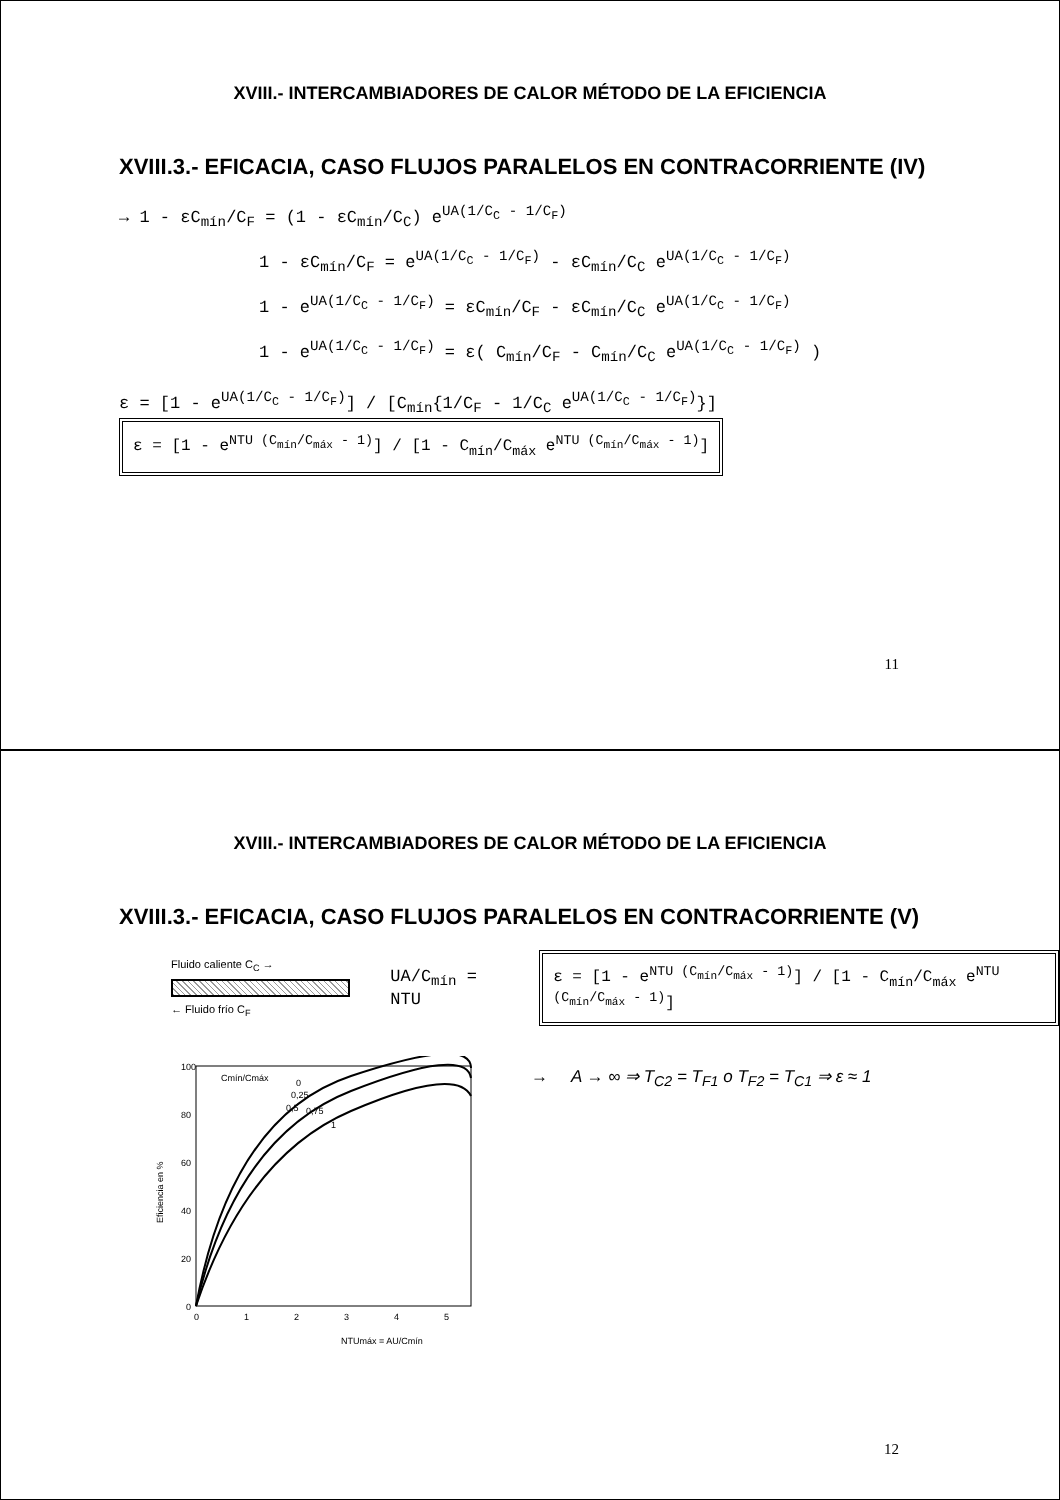XVIII.- INTERCAMBIADORES DE CALOR MÉTODO DE LA EFICIENCIA
XVIII.3.- EFICACIA, CASO FLUJOS PARALELOS EN CONTRACORRIENTE (IV)
→ 1 - εC<sub>mín</sub>/C<sub>F</sub> = (1 - εC<sub>mín</sub>/C<sub>C</sub>) e<sup>UA(1/C<sub>C</sub> - 1/C<sub>F</sub>)</sup>
1 - εC<sub>mín</sub>/C<sub>F</sub> = e<sup>UA(1/C<sub>C</sub> - 1/C<sub>F</sub>)</sup> - εC<sub>mín</sub>/C<sub>C</sub> e<sup>UA(1/C<sub>C</sub> - 1/C<sub>F</sub>)</sup>
1 - e<sup>UA(1/C<sub>C</sub> - 1/C<sub>F</sub>)</sup> = εC<sub>mín</sub>/C<sub>F</sub> - εC<sub>mín</sub>/C<sub>C</sub> e<sup>UA(1/C<sub>C</sub> - 1/C<sub>F</sub>)</sup>
1 - e<sup>UA(1/C<sub>C</sub> - 1/C<sub>F</sub>)</sup> = ε( C<sub>mín</sub>/C<sub>F</sub> - C<sub>mín</sub>/C<sub>C</sub> e<sup>UA(1/C<sub>C</sub> - 1/C<sub>F</sub>)</sup> )
ε = [1 - e<sup>UA(1/C<sub>C</sub> - 1/C<sub>F</sub>)</sup>] / [C<sub>mín</sub>{1/C<sub>F</sub> - 1/C<sub>C</sub> e<sup>UA(1/C<sub>C</sub> - 1/C<sub>F</sub>)</sup>}] ε = [1 - e<sup>NTU (C<sub>mín</sub>/C<sub>máx</sub> - 1)</sup>] / [1 - C<sub>mín</sub>/C<sub>máx</sub> e<sup>NTU (C<sub>mín</sub>/C<sub>máx</sub> - 1)</sup>]
11
XVIII.- INTERCAMBIADORES DE CALOR MÉTODO DE LA EFICIENCIA
XVIII.3.- EFICACIA, CASO FLUJOS PARALELOS EN CONTRACORRIENTE (V)
Fluido caliente C<sub>C</sub> →
← Fluido frío C<sub>F</sub>
UA/C<sub>mín</sub> = NTU
ε = [1 - e<sup>NTU (C<sub>mín</sub>/C<sub>máx</sub> - 1)</sup>] / [1 - C<sub>mín</sub>/C<sub>máx</sub> e<sup>NTU (C<sub>mín</sub>/C<sub>máx</sub> - 1)</sup>]
Eficiencia en %
100
80
60
40
20
0
0
1
2
3
4
5
Cmín/Cmáx
0
0,25
0,5
0,75
1
NTUmáx = AU/Cmín
→ A → ∞ ⇒ T<sub>C2</sub> = T<sub>F1</sub> o T<sub>F2</sub> = T<sub>C1</sub> ⇒ ε ≈ 1
12